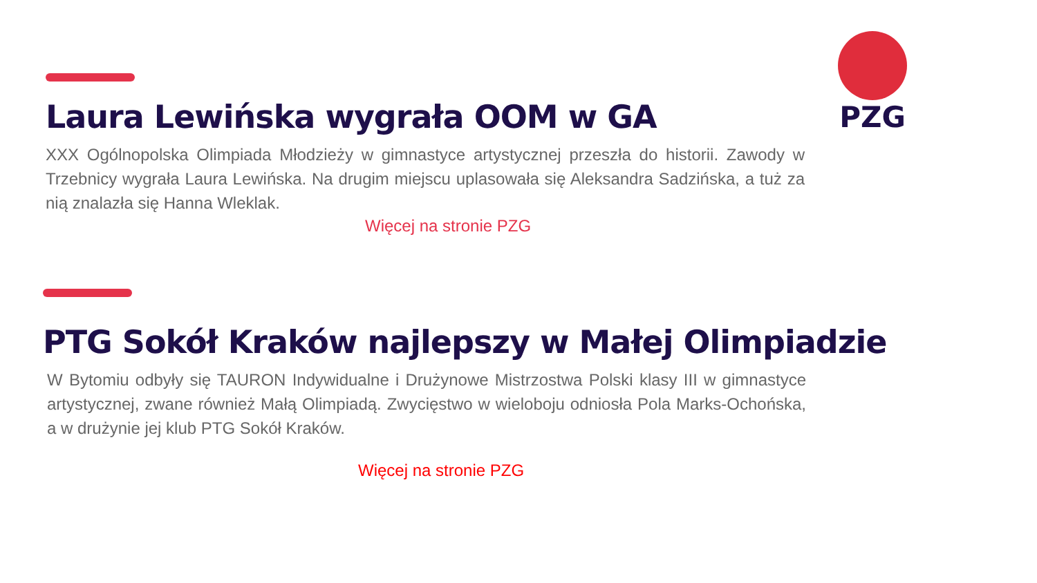PZG
Laura Lewińska wygrała OOM w GA
XXX Ogólnopolska Olimpiada Młodzieży w gimnastyce artystycznej przeszła do historii. Zawody w Trzebnicy wygrała Laura Lewińska. Na drugim miejscu uplasowała się Aleksandra Sadzińska, a tuż za nią znalazła się Hanna Wleklak.
Więcej na stronie PZG
PTG Sokół Kraków najlepszy w Małej Olimpiadzie
W Bytomiu odbyły się TAURON Indywidualne i Drużynowe Mistrzostwa Polski klasy III w gimnastyce artystycznej, zwane również Małą Olimpiadą. Zwycięstwo w wieloboju odniosła Pola Marks-Ochońska, a w drużynie jej klub PTG Sokół Kraków.
Więcej na stronie PZG